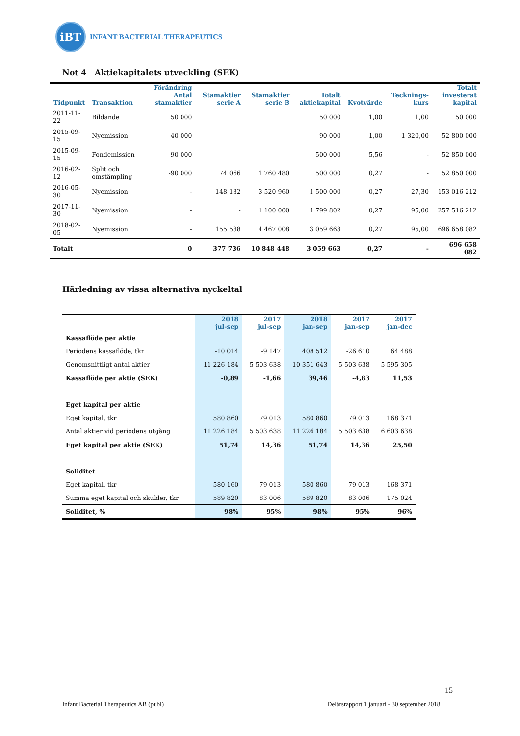iBT
INFANT BACTERIAL THERAPEUTICS
Not 4 Aktiekapitalets utveckling (SEK)
| Tidpunkt | Transaktion | Förändring Antal stamaktier | Stamaktier serie A | Stamaktier serie B | Totalt aktiekapital | Kvotvärde | Tecknings-kurs | Totalt investerat kapital |
| --- | --- | --- | --- | --- | --- | --- | --- | --- |
| 2011-11-22 | Bildande | 50 000 | | | 50 000 | 1,00 | 1,00 | 50 000 |
| 2015-09-15 | Nyemission | 40 000 | | | 90 000 | 1,00 | 1 320,00 | 52 800 000 |
| 2015-09-15 | Fondemission | 90 000 | | | 500 000 | 5,56 | - | 52 850 000 |
| 2016-02-12 | Split och omstämpling | -90 000 | 74 066 | 1 760 480 | 500 000 | 0,27 | - | 52 850 000 |
| 2016-05-30 | Nyemission | - | 148 132 | 3 520 960 | 1 500 000 | 0,27 | 27,30 | 153 016 212 |
| 2017-11-30 | Nyemission | - | - | 1 100 000 | 1 799 802 | 0,27 | 95,00 | 257 516 212 |
| 2018-02-05 | Nyemission | - | 155 538 | 4 467 008 | 3 059 663 | 0,27 | 95,00 | 696 658 082 |
| Totalt | | 0 | 377 736 | 10 848 448 | 3 059 663 | 0,27 | - | 696 658 082 |
Härledning av vissa alternativa nyckeltal
| | 2018 jul-sep | 2017 jul-sep | 2018 jan-sep | 2017 jan-sep | 2017 jan-dec |
| --- | --- | --- | --- | --- | --- |
| Kassaflöde per aktie | | | | | |
| Periodens kassaflöde, tkr | -10 014 | -9 147 | 408 512 | -26 610 | 64 488 |
| Genomsnittligt antal aktier | 11 226 184 | 5 503 638 | 10 351 643 | 5 503 638 | 5 595 305 |
| Kassaflöde per aktie (SEK) | -0,89 | -1,66 | 39,46 | -4,83 | 11,53 |
| Eget kapital per aktie | | | | | |
| Eget kapital, tkr | 580 860 | 79 013 | 580 860 | 79 013 | 168 371 |
| Antal aktier vid periodens utgång | 11 226 184 | 5 503 638 | 11 226 184 | 5 503 638 | 6 603 638 |
| Eget kapital per aktie (SEK) | 51,74 | 14,36 | 51,74 | 14,36 | 25,50 |
| Soliditet | | | | | |
| Eget kapital, tkr | 580 160 | 79 013 | 580 860 | 79 013 | 168 371 |
| Summa eget kapital och skulder, tkr | 589 820 | 83 006 | 589 820 | 83 006 | 175 024 |
| Soliditet, % | 98% | 95% | 98% | 95% | 96% |
15
Infant Bacterial Therapeutics AB (publ)
Delårsrapport 1 januari - 30 september 2018